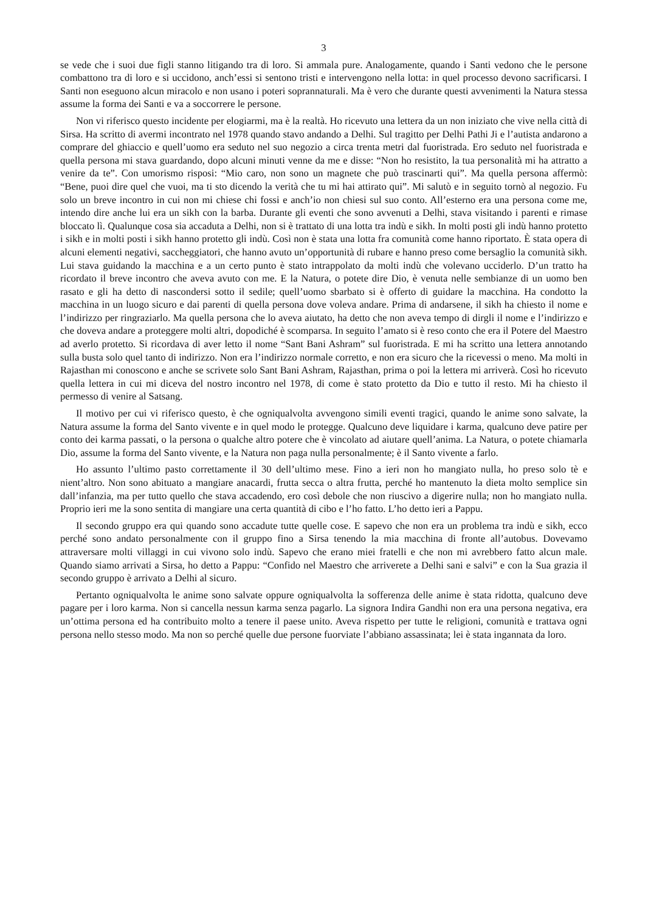3
se vede che i suoi due figli stanno litigando tra di loro. Si ammala pure. Analogamente, quando i Santi vedono che le persone combattono tra di loro e si uccidono, anch’essi si sentono tristi e intervengono nella lotta: in quel processo devono sacrificarsi. I Santi non eseguono alcun miracolo e non usano i poteri soprannaturali. Ma è vero che durante questi avvenimenti la Natura stessa assume la forma dei Santi e va a soccorrere le persone.
Non vi riferisco questo incidente per elogiarmi, ma è la realtà. Ho ricevuto una lettera da un non iniziato che vive nella città di Sirsa. Ha scritto di avermi incontrato nel 1978 quando stavo andando a Delhi. Sul tragitto per Delhi Pathi Ji e l’autista andarono a comprare del ghiaccio e quell’uomo era seduto nel suo negozio a circa trenta metri dal fuoristrada. Ero seduto nel fuoristrada e quella persona mi stava guardando, dopo alcuni minuti venne da me e disse: “Non ho resistito, la tua personalità mi ha attratto a venire da te”. Con umorismo risposi: “Mio caro, non sono un magnete che può trascinarti qui”. Ma quella persona affermò: “Bene, puoi dire quel che vuoi, ma ti sto dicendo la verità che tu mi hai attirato qui”. Mi salutò e in seguito tornò al negozio. Fu solo un breve incontro in cui non mi chiese chi fossi e anch’io non chiesi sul suo conto. All’esterno era una persona come me, intendo dire anche lui era un sikh con la barba. Durante gli eventi che sono avvenuti a Delhi, stava visitando i parenti e rimase bloccato lì. Qualunque cosa sia accaduta a Delhi, non si è trattato di una lotta tra indù e sikh. In molti posti gli indù hanno protetto i sikh e in molti posti i sikh hanno protetto gli indù. Così non è stata una lotta fra comunità come hanno riportato. È stata opera di alcuni elementi negativi, saccheggiatori, che hanno avuto un’opportunità di rubare e hanno preso come bersaglio la comunità sikh. Lui stava guidando la macchina e a un certo punto è stato intrappolato da molti indù che volevano ucciderlo. D’un tratto ha ricordato il breve incontro che aveva avuto con me. E la Natura, o potete dire Dio, è venuta nelle sembianze di un uomo ben rasato e gli ha detto di nascondersi sotto il sedile; quell’uomo sbarbato si è offerto di guidare la macchina. Ha condotto la macchina in un luogo sicuro e dai parenti di quella persona dove voleva andare. Prima di andarsene, il sikh ha chiesto il nome e l’indirizzo per ringraziarlo. Ma quella persona che lo aveva aiutato, ha detto che non aveva tempo di dirgli il nome e l’indirizzo e che doveva andare a proteggere molti altri, dopodiché è scomparsa. In seguito l’amato si è reso conto che era il Potere del Maestro ad averlo protetto. Si ricordava di aver letto il nome “Sant Bani Ashram” sul fuoristrada. E mi ha scritto una lettera annotando sulla busta solo quel tanto di indirizzo. Non era l’indirizzo normale corretto, e non era sicuro che la ricevessi o meno. Ma molti in Rajasthan mi conoscono e anche se scrivete solo Sant Bani Ashram, Rajasthan, prima o poi la lettera mi arriverà. Così ho ricevuto quella lettera in cui mi diceva del nostro incontro nel 1978, di come è stato protetto da Dio e tutto il resto. Mi ha chiesto il permesso di venire al Satsang.
Il motivo per cui vi riferisco questo, è che ogniqualvolta avvengono simili eventi tragici, quando le anime sono salvate, la Natura assume la forma del Santo vivente e in quel modo le protegge. Qualcuno deve liquidare i karma, qualcuno deve patire per conto dei karma passati, o la persona o qualche altro potere che è vincolato ad aiutare quell’anima. La Natura, o potete chiamarla Dio, assume la forma del Santo vivente, e la Natura non paga nulla personalmente; è il Santo vivente a farlo.
Ho assunto l’ultimo pasto correttamente il 30 dell’ultimo mese. Fino a ieri non ho mangiato nulla, ho preso solo tè e nient’altro. Non sono abituato a mangiare anacardi, frutta secca o altra frutta, perché ho mantenuto la dieta molto semplice sin dall’infanzia, ma per tutto quello che stava accadendo, ero così debole che non riuscivo a digerire nulla; non ho mangiato nulla. Proprio ieri me la sono sentita di mangiare una certa quantità di cibo e l’ho fatto. L’ho detto ieri a Pappu.
Il secondo gruppo era qui quando sono accadute tutte quelle cose. E sapevo che non era un problema tra indù e sikh, ecco perché sono andato personalmente con il gruppo fino a Sirsa tenendo la mia macchina di fronte all’autobus. Dovevamo attraversare molti villaggi in cui vivono solo indù. Sapevo che erano miei fratelli e che non mi avrebbero fatto alcun male. Quando siamo arrivati a Sirsa, ho detto a Pappu: “Confido nel Maestro che arriverete a Delhi sani e salvi” e con la Sua grazia il secondo gruppo è arrivato a Delhi al sicuro.
Pertanto ogniqualvolta le anime sono salvate oppure ogniqualvolta la sofferenza delle anime è stata ridotta, qualcuno deve pagare per i loro karma. Non si cancella nessun karma senza pagarlo. La signora Indira Gandhi non era una persona negativa, era un’ottima persona ed ha contribuito molto a tenere il paese unito. Aveva rispetto per tutte le religioni, comunità e trattava ogni persona nello stesso modo. Ma non so perché quelle due persone fuorviate l’abbiano assassinata; lei è stata ingannata da loro.